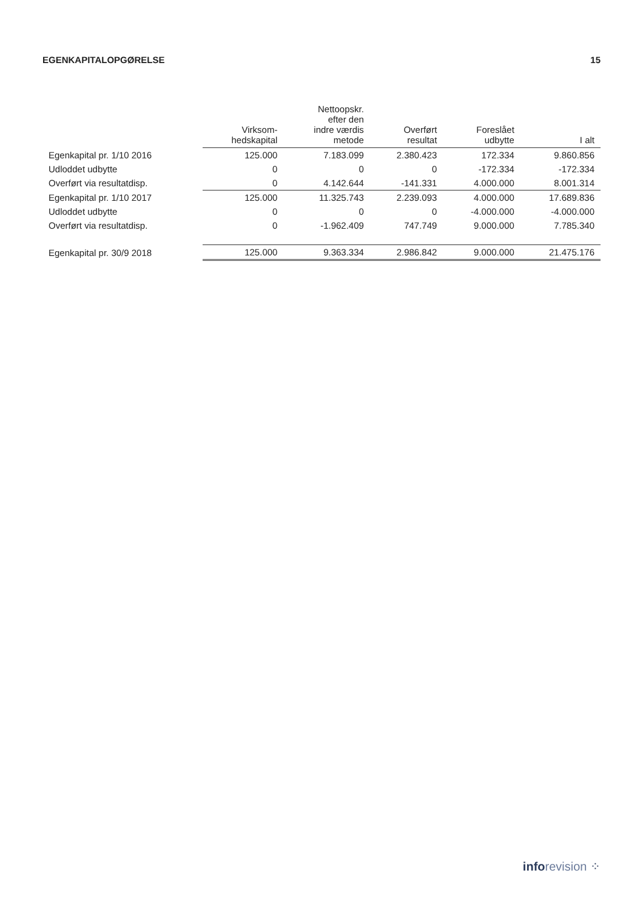EGENKAPITALOPGØRELSE 15
| | Virksom- hedskapital | Nettoopskr. efter den indre værdis metode | Overført resultat | Foreslået udbytte | I alt |
| --- | --- | --- | --- | --- | --- |
| Egenkapital pr. 1/10 2016 | 125.000 | 7.183.099 | 2.380.423 | 172.334 | 9.860.856 |
| Udloddet udbytte | 0 | 0 | 0 | -172.334 | -172.334 |
| Overført via resultatdisp. | 0 | 4.142.644 | -141.331 | 4.000.000 | 8.001.314 |
| Egenkapital pr. 1/10 2017 | 125.000 | 11.325.743 | 2.239.093 | 4.000.000 | 17.689.836 |
| Udloddet udbytte | 0 | 0 | 0 | -4.000.000 | -4.000.000 |
| Overført via resultatdisp. | 0 | -1.962.409 | 747.749 | 9.000.000 | 7.785.340 |
| Egenkapital pr. 30/9 2018 | 125.000 | 9.363.334 | 2.986.842 | 9.000.000 | 21.475.176 |
info revision ⁘